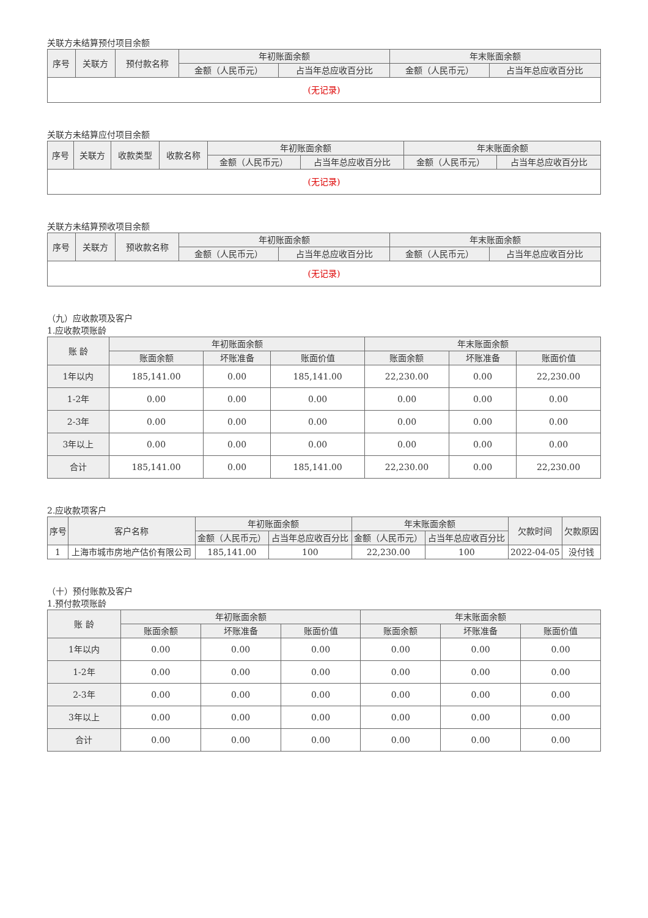关联方未结算预付项目余额
| 序号 | 关联方 | 预付款名称 | 年初账面余额 | | 年末账面余额 | |
| --- | --- | --- | --- | --- | --- | --- |
| | | | 金额（人民币元） | 占当年总应收百分比 | 金额（人民币元） | 占当年总应收百分比 |
| (无记录) | | | | | | |
关联方未结算应付项目余额
| 序号 | 关联方 | 收款类型 | 收款名称 | 年初账面余额 | | 年末账面余额 | |
| --- | --- | --- | --- | --- | --- | --- | --- |
| | | | | 金额（人民币元） | 占当年总应收百分比 | 金额（人民币元） | 占当年总应收百分比 |
| (无记录) | | | | | | | |
关联方未结算预收项目余额
| 序号 | 关联方 | 预收款名称 | 年初账面余额 | | 年末账面余额 | |
| --- | --- | --- | --- | --- | --- | --- |
| | | | 金额（人民币元） | 占当年总应收百分比 | 金额（人民币元） | 占当年总应收百分比 |
| (无记录) | | | | | | |
（九）应收款项及客户
1.应收款项账龄
| 账 龄 | 年初账面余额 | | | 年末账面余额 | | |
| --- | --- | --- | --- | --- | --- | --- |
| | 账面余额 | 坏账准备 | 账面价值 | 账面余额 | 坏账准备 | 账面价值 |
| 1年以内 | 185,141.00 | 0.00 | 185,141.00 | 22,230.00 | 0.00 | 22,230.00 |
| 1-2年 | 0.00 | 0.00 | 0.00 | 0.00 | 0.00 | 0.00 |
| 2-3年 | 0.00 | 0.00 | 0.00 | 0.00 | 0.00 | 0.00 |
| 3年以上 | 0.00 | 0.00 | 0.00 | 0.00 | 0.00 | 0.00 |
| 合计 | 185,141.00 | 0.00 | 185,141.00 | 22,230.00 | 0.00 | 22,230.00 |
2.应收款项客户
| 序号 | 客户名称 | 年初账面余额 | | 年末账面余额 | | 欠款时间 | 欠款原因 |
| --- | --- | --- | --- | --- | --- | --- | --- |
| | | 金额（人民币元） | 占当年总应收百分比 | 金额（人民币元） | 占当年总应收百分比 | | |
| 1 | 上海市城市房地产估价有限公司 | 185,141.00 | 100 | 22,230.00 | 100 | 2022-04-05 | 没付钱 |
（十）预付账款及客户
1.预付款项账龄
| 账 龄 | 年初账面余额 | | | 年末账面余额 | | |
| --- | --- | --- | --- | --- | --- | --- |
| | 账面余额 | 坏账准备 | 账面价值 | 账面余额 | 坏账准备 | 账面价值 |
| 1年以内 | 0.00 | 0.00 | 0.00 | 0.00 | 0.00 | 0.00 |
| 1-2年 | 0.00 | 0.00 | 0.00 | 0.00 | 0.00 | 0.00 |
| 2-3年 | 0.00 | 0.00 | 0.00 | 0.00 | 0.00 | 0.00 |
| 3年以上 | 0.00 | 0.00 | 0.00 | 0.00 | 0.00 | 0.00 |
| 合计 | 0.00 | 0.00 | 0.00 | 0.00 | 0.00 | 0.00 |